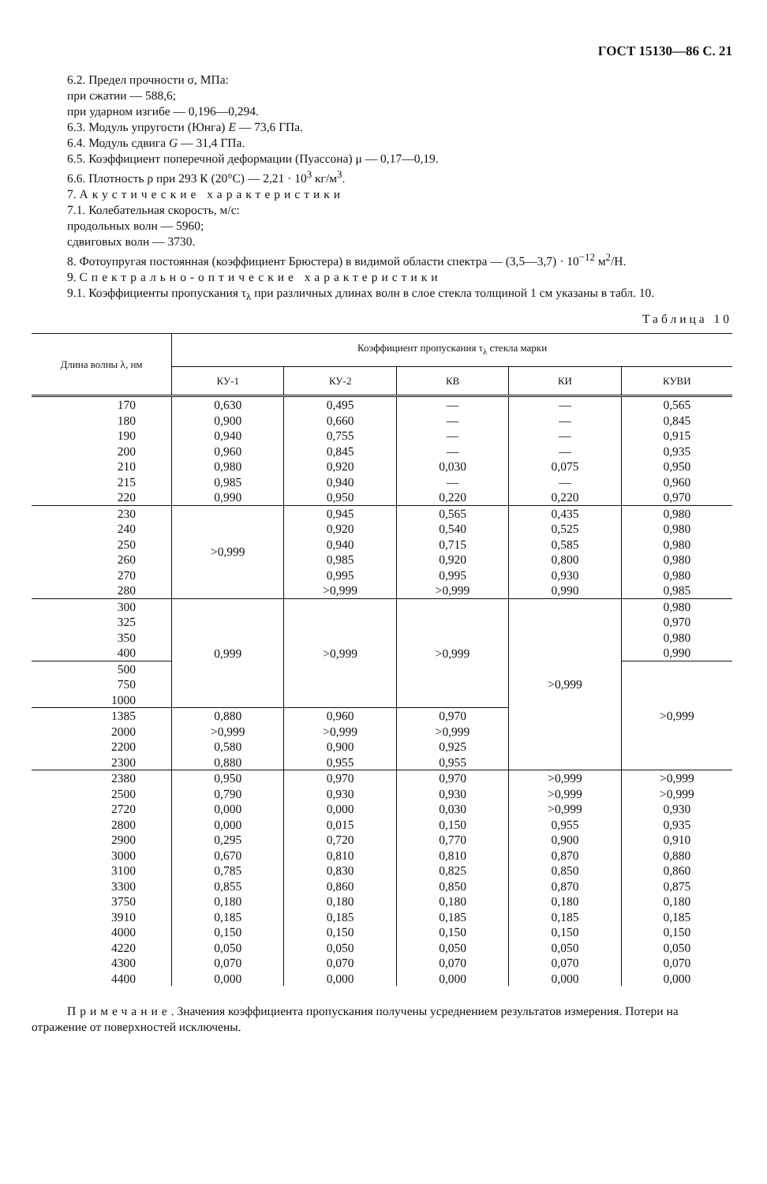ГОСТ 15130—86 С. 21
6.2. Предел прочности σ, МПа:
при сжатии — 588,6;
при ударном изгибе — 0,196—0,294.
6.3. Модуль упругости (Юнга) E — 73,6 ГПа.
6.4. Модуль сдвига G — 31,4 ГПа.
6.5. Коэффициент поперечной деформации (Пуассона) μ — 0,17—0,19.
6.6. Плотность ρ при 293 К (20°С) — 2,21 · 10<sup>3</sup> кг/м<sup>3</sup>.
7. Акустические характеристики
7.1. Колебательная скорость, м/с:
продольных волн — 5960;
сдвиговых волн — 3730.
8. Фотоупругая постоянная (коэффициент Брюстера) в видимой области спектра — (3,5—3,7) · 10<sup>−12</sup> м<sup>2</sup>/Н.
9. Спектрально-оптические характеристики
9.1. Коэффициенты пропускания τ<sub>λ</sub> при различных длинах волн в слое стекла толщиной 1 см указаны в табл. 10.
Таблица 10
| Длина волны λ, нм | Коэффициент пропускания τ<sub>λ</sub> стекла марки | | | | |
| --- | --- | --- | --- | --- | --- |
| | КУ-1 | КУ-2 | КВ | КИ | КУВИ |
| 170 | 0,630 | 0,495 | — | — | 0,565 |
| 180 | 0,900 | 0,660 | — | — | 0,845 |
| 190 | 0,940 | 0,755 | — | — | 0,915 |
| 200 | 0,960 | 0,845 | — | — | 0,935 |
| 210 | 0,980 | 0,920 | 0,030 | 0,075 | 0,950 |
| 215 | 0,985 | 0,940 | — | — | 0,960 |
| 220 | 0,990 | 0,950 | 0,220 | 0,220 | 0,970 |
| 230 | >0,999 | 0,945 | 0,565 | 0,435 | 0,980 |
| 240 | | 0,920 | 0,540 | 0,525 | 0,980 |
| 250 | | 0,940 | 0,715 | 0,585 | 0,980 |
| 260 | | 0,985 | 0,920 | 0,800 | 0,980 |
| 270 | | 0,995 | 0,995 | 0,930 | 0,980 |
| 280 | | >0,999 | >0,999 | 0,990 | 0,985 |
| 300 | 0,999 | >0,999 | >0,999 | >0,999 | 0,980 |
| 325 | | | | | 0,970 |
| 350 | | | | | 0,980 |
| 400 | | | | | 0,990 |
| 500 | | | | | >0,999 |
| 750 | | | | | |
| 1000 | | | | | |
| 1385 | 0,880 | 0,960 | 0,970 | | |
| 2000 | >0,999 | >0,999 | >0,999 | | |
| 2200 | 0,580 | 0,900 | 0,925 | | |
| 2300 | 0,880 | 0,955 | 0,955 | | |
| 2380 | 0,950 | 0,970 | 0,970 | >0,999 | >0,999 |
| 2500 | 0,790 | 0,930 | 0,930 | >0,999 | >0,999 |
| 2720 | 0,000 | 0,000 | 0,030 | >0,999 | 0,930 |
| 2800 | 0,000 | 0,015 | 0,150 | 0,955 | 0,935 |
| 2900 | 0,295 | 0,720 | 0,770 | 0,900 | 0,910 |
| 3000 | 0,670 | 0,810 | 0,810 | 0,870 | 0,880 |
| 3100 | 0,785 | 0,830 | 0,825 | 0,850 | 0,860 |
| 3300 | 0,855 | 0,860 | 0,850 | 0,870 | 0,875 |
| 3750 | 0,180 | 0,180 | 0,180 | 0,180 | 0,180 |
| 3910 | 0,185 | 0,185 | 0,185 | 0,185 | 0,185 |
| 4000 | 0,150 | 0,150 | 0,150 | 0,150 | 0,150 |
| 4220 | 0,050 | 0,050 | 0,050 | 0,050 | 0,050 |
| 4300 | 0,070 | 0,070 | 0,070 | 0,070 | 0,070 |
| 4400 | 0,000 | 0,000 | 0,000 | 0,000 | 0,000 |
Примечание. Значения коэффициента пропускания получены усреднением результатов измерения. Потери на отражение от поверхностей исключены.